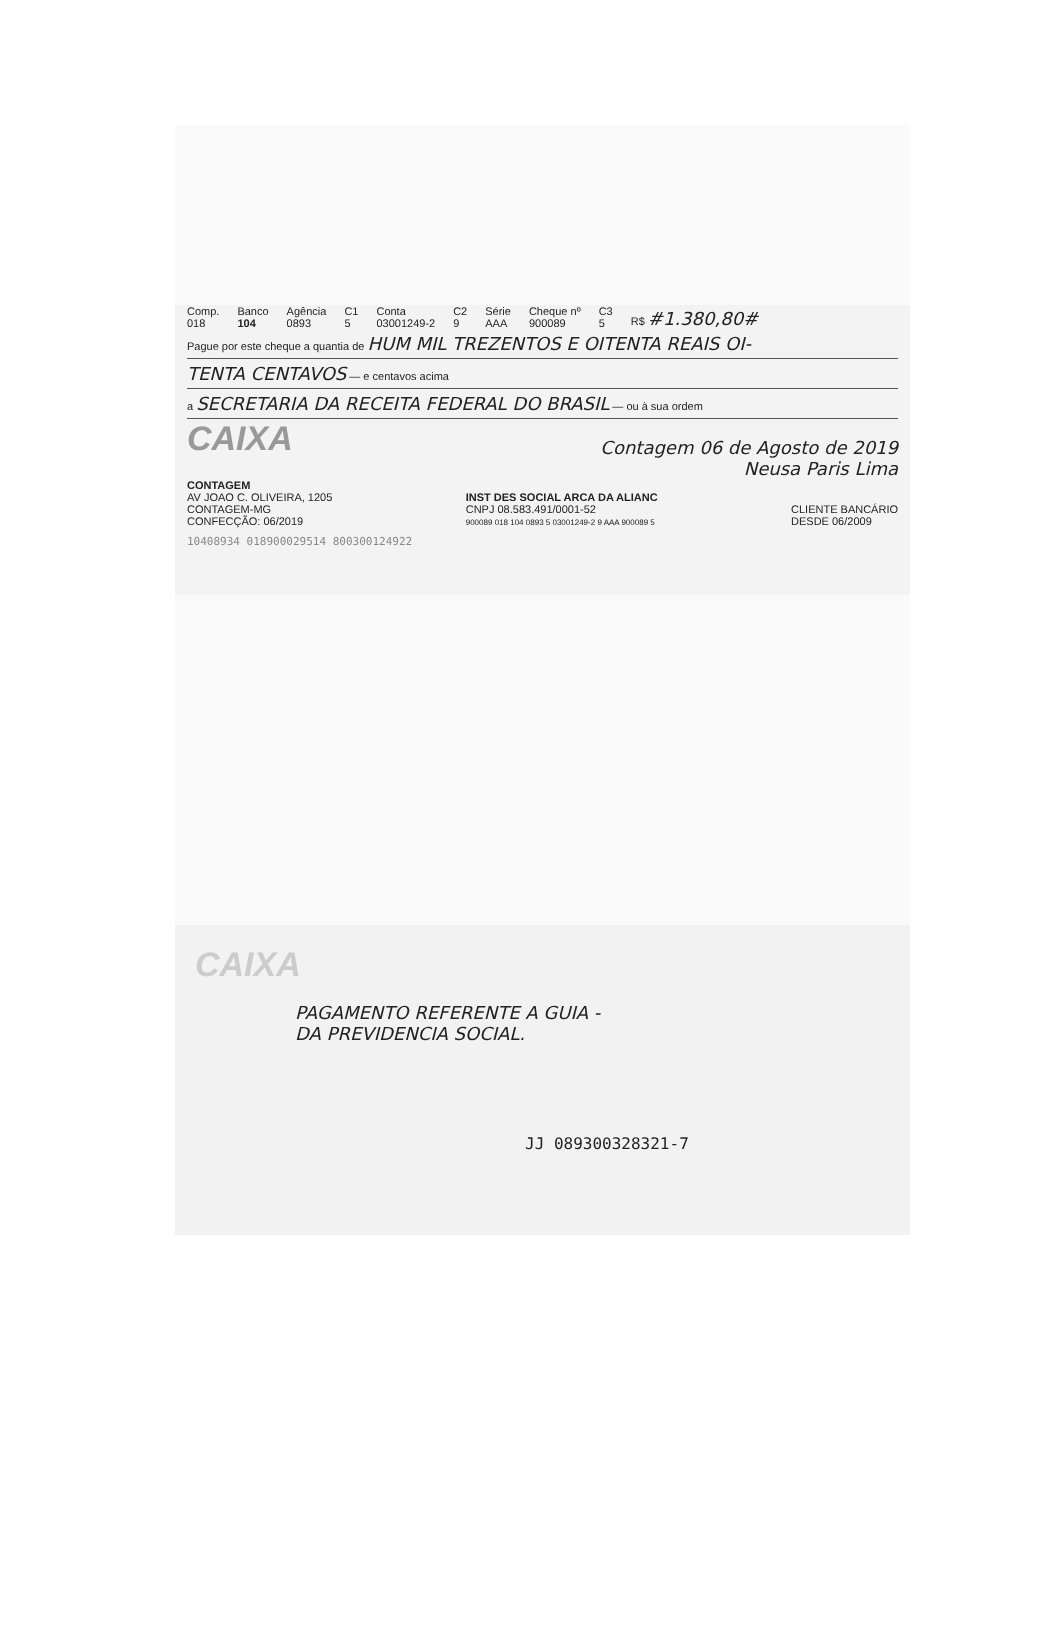Comp.
018 Banco
104 Agência
0893 C1
5 Conta
03001249-2 C2
9 Série
AAA Cheque nº
900089 C3
5 R$ #1.380,80#
Pague por este cheque a quantia de HUM MIL TREZENTOS E OITENTA REAIS OI-
TENTA CENTAVOS — e centavos acima
a SECRETARIA DA RECEITA FEDERAL DO BRASIL — ou à sua ordem
CAIXA Contagem 06 de Agosto de 2019
Neusa Paris Lima
CONTAGEM
AV JOAO C. OLIVEIRA, 1205
CONTAGEM-MG
CONFECÇÃO: 06/2019
INST DES SOCIAL ARCA DA ALIANC
CNPJ 08.583.491/0001-52
900089 018 104 0893 5 03001249-2 9 AAA 900089 5
CLIENTE BANCÁRIO
DESDE 06/2009
10408934 018900029514 800300124922
CAIXA
PAGAMENTO REFERENTE A GUIA -
DA PREVIDENCIA SOCIAL.
JJ 089300328321-7